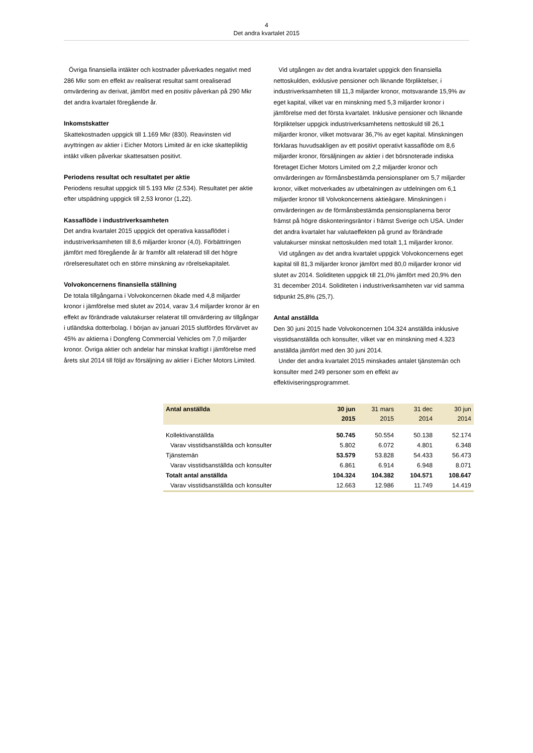4
Det andra kvartalet 2015
Övriga finansiella intäkter och kostnader påverkades negativt med 286 Mkr som en effekt av realiserat resultat samt orealiserad omvärdering av derivat, jämfört med en positiv påverkan på 290 Mkr det andra kvartalet föregående år.
Inkomstskatter
Skattekostnaden uppgick till 1.169 Mkr (830). Reavinsten vid avyttringen av aktier i Eicher Motors Limited är en icke skattepliktig intäkt vilken påverkar skattesatsen positivt.
Periodens resultat och resultatet per aktie
Periodens resultat uppgick till 5.193 Mkr (2.534). Resultatet per aktie efter utspädning uppgick till 2,53 kronor (1,22).
Kassaflöde i industriverksamheten
Det andra kvartalet 2015 uppgick det operativa kassaflödet i industriverksamheten till 8,6 miljarder kronor (4,0). Förbättringen jämfört med föregående år är framför allt relaterad till det högre rörelseresultatet och en större minskning av rörelsekapitalet.
Volvokoncernens finansiella ställning
De totala tillgångarna i Volvokoncernen ökade med 4,8 miljarder kronor i jämförelse med slutet av 2014, varav 3,4 miljarder kronor är en effekt av förändrade valutakurser relaterat till omvärdering av tillgångar i utländska dotterbolag. I början av januari 2015 slutfördes förvärvet av 45% av aktierna i Dongfeng Commercial Vehicles om 7,0 miljarder kronor. Övriga aktier och andelar har minskat kraftigt i jämförelse med årets slut 2014 till följd av försäljning av aktier i Eicher Motors Limited.
Vid utgången av det andra kvartalet uppgick den finansiella nettoskulden, exklusive pensioner och liknande förpliktelser, i industriverksamheten till 11,3 miljarder kronor, motsvarande 15,9% av eget kapital, vilket var en minskning med 5,3 miljarder kronor i jämförelse med det första kvartalet. Inklusive pensioner och liknande förpliktelser uppgick industriverksamhetens nettoskuld till 26,1 miljarder kronor, vilket motsvarar 36,7% av eget kapital. Minskningen förklaras huvudsakligen av ett positivt operativt kassaflöde om 8,6 miljarder kronor, försäljningen av aktier i det börsnoterade indiska företaget Eicher Motors Limited om 2,2 miljarder kronor och omvärderingen av förmånsbestämda pensionsplaner om 5,7 miljarder kronor, vilket motverkades av utbetalningen av utdelningen om 6,1 miljarder kronor till Volvokoncernens aktieägare. Minskningen i omvärderingen av de förmånsbestämda pensionsplanerna beror främst på högre diskonteringsräntor i främst Sverige och USA. Under det andra kvartalet har valutaeffekten på grund av förändrade valutakurser minskat nettoskulden med totalt 1,1 miljarder kronor.
Vid utgången av det andra kvartalet uppgick Volvokoncernens eget kapital till 81,3 miljarder kronor jämfört med 80,0 miljarder kronor vid slutet av 2014. Soliditeten uppgick till 21,0% jämfört med 20,9% den 31 december 2014. Soliditeten i industriverksamheten var vid samma tidpunkt 25,8% (25,7).
Antal anställda
Den 30 juni 2015 hade Volvokoncernen 104.324 anställda inklusive visstidsanställda och konsulter, vilket var en minskning med 4.323 anställda jämfört med den 30 juni 2014.
Under det andra kvartalet 2015 minskades antalet tjänstemän och konsulter med 249 personer som en effekt av effektiviseringsprogrammet.
| Antal anställda | 30 jun 2015 | 31 mars 2015 | 31 dec 2014 | 30 jun 2014 |
| --- | --- | --- | --- | --- |
| Kollektivanställda | 50.745 | 50.554 | 50.138 | 52.174 |
| Varav visstidsanställda och konsulter | 5.802 | 6.072 | 4.801 | 6.348 |
| Tjänstemän | 53.579 | 53.828 | 54.433 | 56.473 |
| Varav visstidsanställda och konsulter | 6.861 | 6.914 | 6.948 | 8.071 |
| Totalt antal anställda | 104.324 | 104.382 | 104.571 | 108.647 |
| Varav visstidsanställda och konsulter | 12.663 | 12.986 | 11.749 | 14.419 |